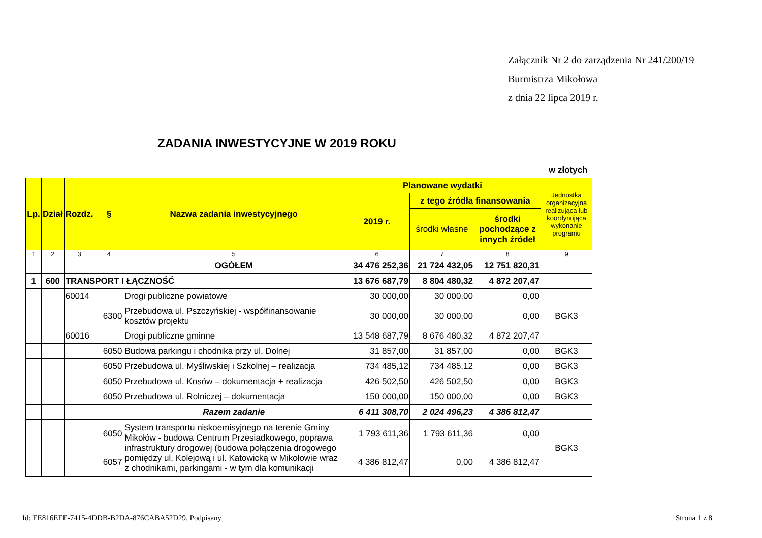Załącznik Nr 2 do zarządzenia Nr 241/200/19
Burmistrza Mikołowa
z dnia 22 lipca 2019 r.
ZADANIA INWESTYCYJNE W 2019 ROKU
w złotych
| Lp. | Dział | Rozdz. | § | Nazwa zadania inwestycyjnego | Planowane wydatki | | | Jednostka organizacyjna realizująca lub koordynująca wykonanie programu |
| --- | --- | --- | --- | --- | --- | --- | --- | --- |
| | | | | | 2019 r. | z tego źródła finansowania | | |
| | | | | | | środki własne | środki pochodzące z innych źródeł | |
| 1 | 2 | 3 | 4 | 5 | 6 | 7 | 8 | 9 |
| | | | | OGÓŁEM | 34 476 252,36 | 21 724 432,05 | 12 751 820,31 | |
| 1 | 600 | TRANSPORT I ŁĄCZNOŚĆ | | | 13 676 687,79 | 8 804 480,32 | 4 872 207,47 | |
| | | 60014 | | Drogi publiczne powiatowe | 30 000,00 | 30 000,00 | 0,00 | |
| | | | 6300 | Przebudowa ul. Pszczyńskiej - współfinansowanie kosztów projektu | 30 000,00 | 30 000,00 | 0,00 | BGK3 |
| | | 60016 | | Drogi publiczne gminne | 13 548 687,79 | 8 676 480,32 | 4 872 207,47 | |
| | | | 6050 | Budowa parkingu i chodnika przy ul. Dolnej | 31 857,00 | 31 857,00 | 0,00 | BGK3 |
| | | | 6050 | Przebudowa ul. Myśliwskiej i Szkolnej – realizacja | 734 485,12 | 734 485,12 | 0,00 | BGK3 |
| | | | 6050 | Przebudowa ul. Kosów – dokumentacja + realizacja | 426 502,50 | 426 502,50 | 0,00 | BGK3 |
| | | | 6050 | Przebudowa ul. Rolniczej – dokumentacja | 150 000,00 | 150 000,00 | 0,00 | BGK3 |
| | | | | Razem zadanie | 6 411 308,70 | 2 024 496,23 | 4 386 812,47 | |
| | | | 6050 | System transportu niskoemisyjnego na terenie Gminy Mikołów - budowa Centrum Przesiadkowego, poprawa infrastruktury drogowej (budowa połączenia drogowego pomiędzy ul. Kolejową i ul. Katowicką w Mikołowie wraz z chodnikami, parkingami - w tym dla komunikacji | 1 793 611,36 | 1 793 611,36 | 0,00 | BGK3 |
| | | | 6057 | | 4 386 812,47 | 0,00 | 4 386 812,47 | |
Id: EE816EEE-7415-4DDB-B2DA-876CABA52D29. Podpisany
Strona 1 z 8